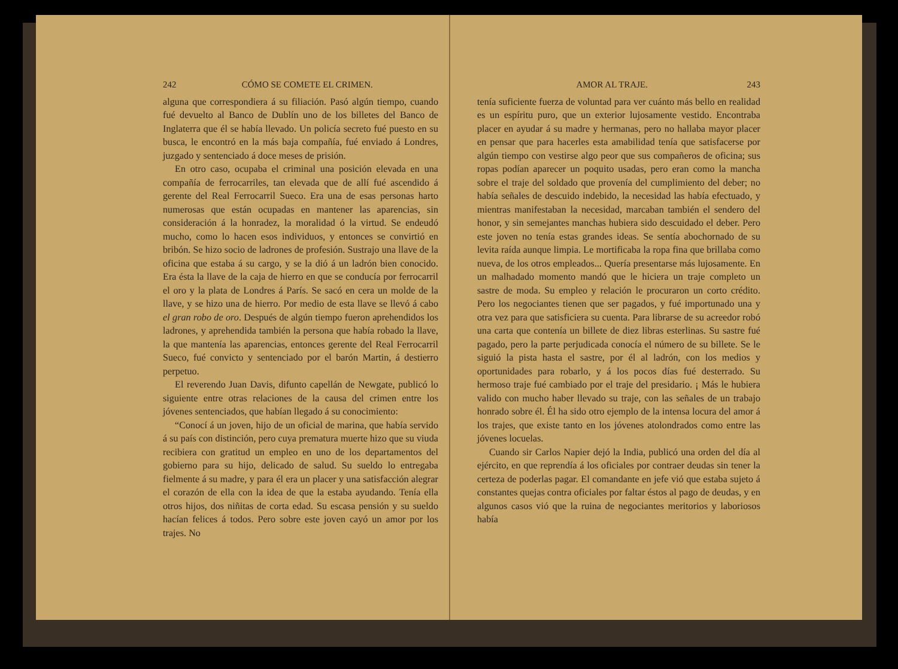242 CÓMO SE COMETE EL CRIMEN.
alguna que correspondiera á su filiación. Pasó algún tiempo, cuando fué devuelto al Banco de Dublín uno de los billetes del Banco de Inglaterra que él se había llevado. Un policía secreto fué puesto en su busca, le encontró en la más baja compañía, fué enviado á Londres, juzgado y sentenciado á doce meses de prisión.
En otro caso, ocupaba el criminal una posición elevada en una compañía de ferrocarriles, tan elevada que de allí fué ascendido á gerente del Real Ferrocarril Sueco. Era una de esas personas harto numerosas que están ocupadas en mantener las aparencias, sin consideración á la honradez, la moralidad ó la virtud. Se endeudó mucho, como lo hacen esos individuos, y entonces se convirtió en bribón. Se hizo socio de ladrones de profesión. Sustrajo una llave de la oficina que estaba á su cargo, y se la dió á un ladrón bien conocido. Era ésta la llave de la caja de hierro en que se conducía por ferrocarril el oro y la plata de Londres á París. Se sacó en cera un molde de la llave, y se hizo una de hierro. Por medio de esta llave se llevó á cabo el gran robo de oro. Después de algún tiempo fueron aprehendidos los ladrones, y aprehendida también la persona que había robado la llave, la que mantenía las aparencias, entonces gerente del Real Ferrocarril Sueco, fué convicto y sentenciado por el barón Martin, á destierro perpetuo.
El reverendo Juan Davis, difunto capellán de Newgate, publicó lo siguiente entre otras relaciones de la causa del crimen entre los jóvenes sentenciados, que habían llegado á su conocimiento:
“Conocí á un joven, hijo de un oficial de marina, que había servido á su país con distinción, pero cuya prematura muerte hizo que su viuda recibiera con gratitud un empleo en uno de los departamentos del gobierno para su hijo, delicado de salud. Su sueldo lo entregaba fielmente á su madre, y para él era un placer y una satisfacción alegrar el corazón de ella con la idea de que la estaba ayudando. Tenía ella otros hijos, dos niñitas de corta edad. Su escasa pensión y su sueldo hacían felices á todos. Pero sobre este joven cayó un amor por los trajes. No
AMOR AL TRAJE. 243
tenía suficiente fuerza de voluntad para ver cuánto más bello en realidad es un espíritu puro, que un exterior lujosamente vestido. Encontraba placer en ayudar á su madre y hermanas, pero no hallaba mayor placer en pensar que para hacerles esta amabilidad tenía que satisfacerse por algún tiempo con vestirse algo peor que sus compañeros de oficina; sus ropas podían aparecer un poquito usadas, pero eran como la mancha sobre el traje del soldado que provenía del cumplimiento del deber; no había señales de descuido indebido, la necesidad las había efectuado, y mientras manifestaban la necesidad, marcaban también el sendero del honor, y sin semejantes manchas hubiera sido descuidado el deber. Pero este joven no tenía estas grandes ideas. Se sentía abochornado de su levita raída aunque limpia. Le mortificaba la ropa fina que brillaba como nueva, de los otros empleados... Quería presentarse más lujosamente. En un malhadado momento mandó que le hiciera un traje completo un sastre de moda. Su empleo y relación le procuraron un corto crédito. Pero los negociantes tienen que ser pagados, y fué importunado una y otra vez para que satisficiera su cuenta. Para librarse de su acreedor robó una carta que contenía un billete de diez libras esterlinas. Su sastre fué pagado, pero la parte perjudicada conocía el número de su billete. Se le siguió la pista hasta el sastre, por él al ladrón, con los medios y oportunidades para robarlo, y á los pocos días fué desterrado. Su hermoso traje fué cambiado por el traje del presidario. ¡ Más le hubiera valido con mucho haber llevado su traje, con las señales de un trabajo honrado sobre él. Él ha sido otro ejemplo de la intensa locura del amor á los trajes, que existe tanto en los jóvenes atolondrados como entre las jóvenes locuelas.
Cuando sir Carlos Napier dejó la India, publicó una orden del día al ejército, en que reprendía á los oficiales por contraer deudas sin tener la certeza de poderlas pagar. El comandante en jefe vió que estaba sujeto á constantes quejas contra oficiales por faltar éstos al pago de deudas, y en algunos casos vió que la ruina de negociantes meritorios y laboriosos había